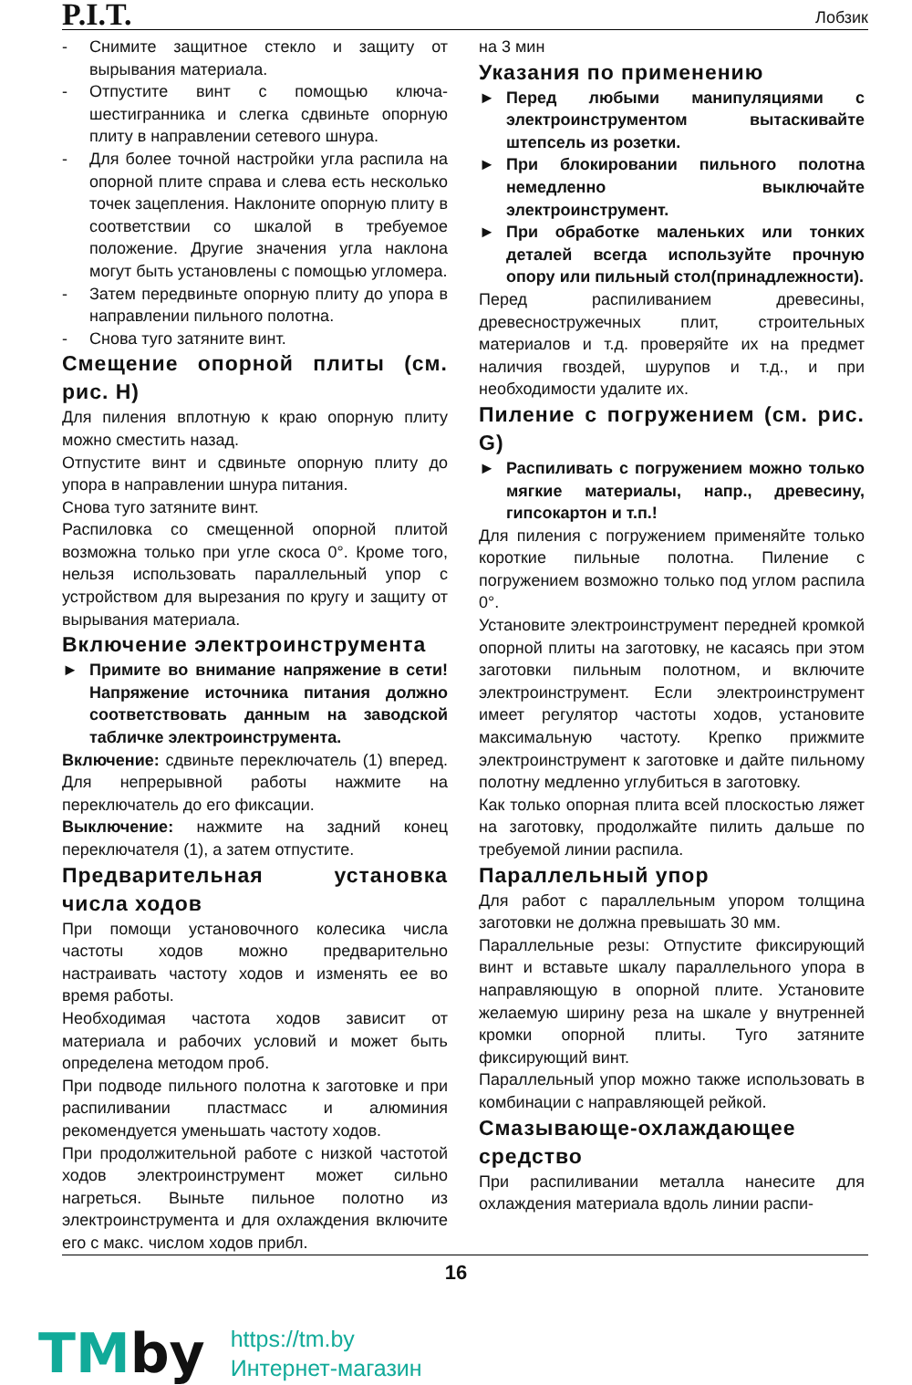P.I.T.
Лобзик
- Снимите защитное стекло и защиту от вырывания материала.
- Отпустите винт с помощью ключа-шестигранника и слегка сдвиньте опорную плиту в направлении сетевого шнура.
- Для более точной настройки угла распила на опорной плите справа и слева есть несколько точек зацепления. Наклоните опорную плиту в соответствии со шкалой в требуемое положение. Другие значения угла наклона могут быть установлены с помощью угломера.
- Затем передвиньте опорную плиту до упора в направлении пильного полотна.
- Снова туго затяните винт.
Смещение опорной плиты (см. рис. H)
Для пиления вплотную к краю опорную плиту можно сместить назад.
Отпустите винт и сдвиньте опорную плиту до упора в направлении шнура питания.
Снова туго затяните винт.
Распиловка со смещенной опорной плитой возможна только при угле скоса 0°. Кроме того, нельзя использовать параллельный упор с устройством для вырезания по кругу и защиту от вырывания материала.
Включение электроинструмента
► Примите во внимание напряжение в сети! Напряжение источника питания должно соответствовать данным на заводской табличке электроинструмента.
Включение: сдвиньте переключатель (1) вперед. Для непрерывной работы нажмите на переключатель до его фиксации.
Выключение: нажмите на задний конец переключателя (1), а затем отпустите.
Предварительная установка числа ходов
При помощи установочного колесика числа частоты ходов можно предварительно настраивать частоту ходов и изменять ее во время работы.
Необходимая частота ходов зависит от материала и рабочих условий и может быть определена методом проб.
При подводе пильного полотна к заготовке и при распиливании пластмасс и алюминия рекомендуется уменьшать частоту ходов.
При продолжительной работе с низкой частотой ходов электроинструмент может сильно нагреться. Выньте пильное полотно из электроинструмента и для охлаждения включите его с макс. числом ходов прибл.
на 3 мин
Указания по применению
► Перед любыми манипуляциями с электроинструментом вытаскивайте штепсель из розетки.
► При блокировании пильного полотна немедленно выключайте электроинструмент.
► При обработке маленьких или тонких деталей всегда используйте прочную опору или пильный стол(принадлежности).
Перед распиливанием древесины, древесностружечных плит, строительных материалов и т.д. проверяйте их на предмет наличия гвоздей, шурупов и т.д., и при необходимости удалите их.
Пиление с погружением (см. рис. G)
► Распиливать с погружением можно только мягкие материалы, напр., древесину, гипсокартон и т.п.!
Для пиления с погружением применяйте только короткие пильные полотна. Пиление с погружением возможно только под углом распила 0°.
Установите электроинструмент передней кромкой опорной плиты на заготовку, не касаясь при этом заготовки пильным полотном, и включите электроинструмент. Если электроинструмент имеет регулятор частоты ходов, установите максимальную частоту. Крепко прижмите электроинструмент к заготовке и дайте пильному полотну медленно углубиться в заготовку.
Как только опорная плита всей плоскостью ляжет на заготовку, продолжайте пилить дальше по требуемой линии распила.
Параллельный упор
Для работ с параллельным упором толщина заготовки не должна превышать 30 мм.
Параллельные резы: Отпустите фиксирующий винт и вставьте шкалу параллельного упора в направляющую в опорной плите. Установите желаемую ширину реза на шкале у внутренней кромки опорной плиты. Туго затяните фиксирующий винт.
Параллельный упор можно также использовать в комбинации с направляющей рейкой.
Смазывающе-охлаждающее средство
При распиливании металла нанесите для охлаждения материала вдоль линии распи-
16
TMby
https://tm.by
Интернет-магазин